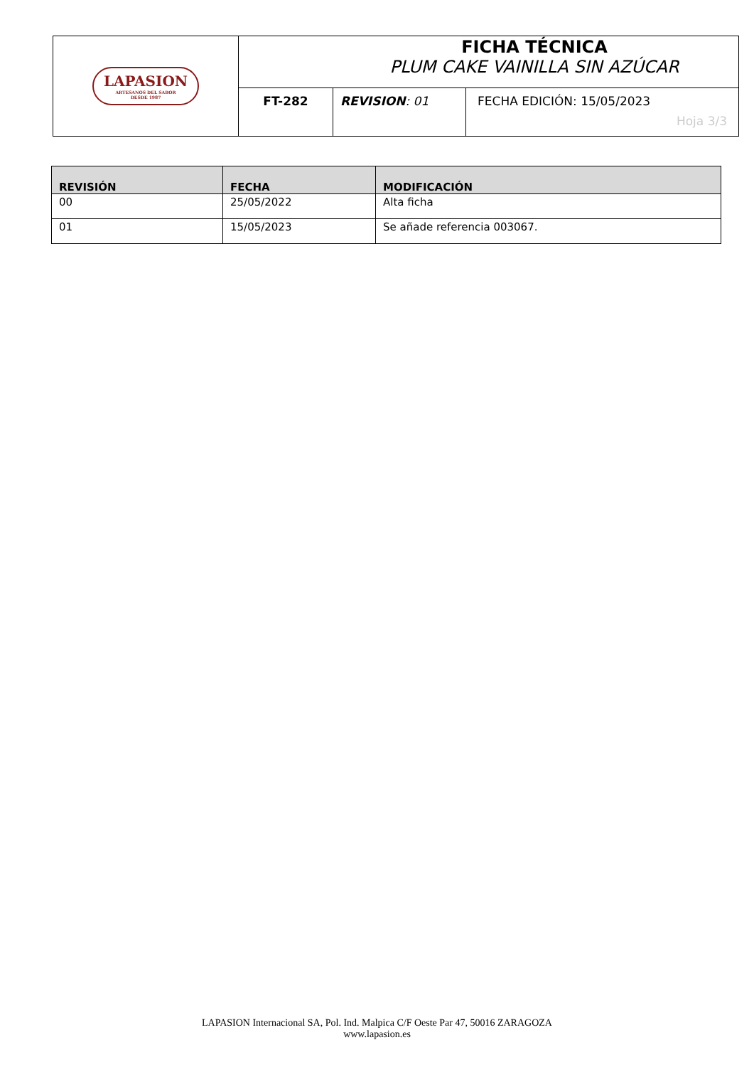| LAPASION ARTESANOS DEL SABOR DESDE 1987 | FICHA TÉCNICA PLUM CAKE VAINILLA SIN AZÚCAR | | |
| | FT-282 | REVISION : 01 | FECHA EDICIÓN: 15/05/2023 Hoja 3/3 |
| REVISIÓN | FECHA | MODIFICACIÓN |
| --- | --- | --- |
| 00 | 25/05/2022 | Alta ficha |
| 01 | 15/05/2023 | Se añade referencia 003067. |
LAPASION Internacional SA, Pol. Ind. Malpica C/F Oeste Par 47, 50016 ZARAGOZA
www.lapasion.es